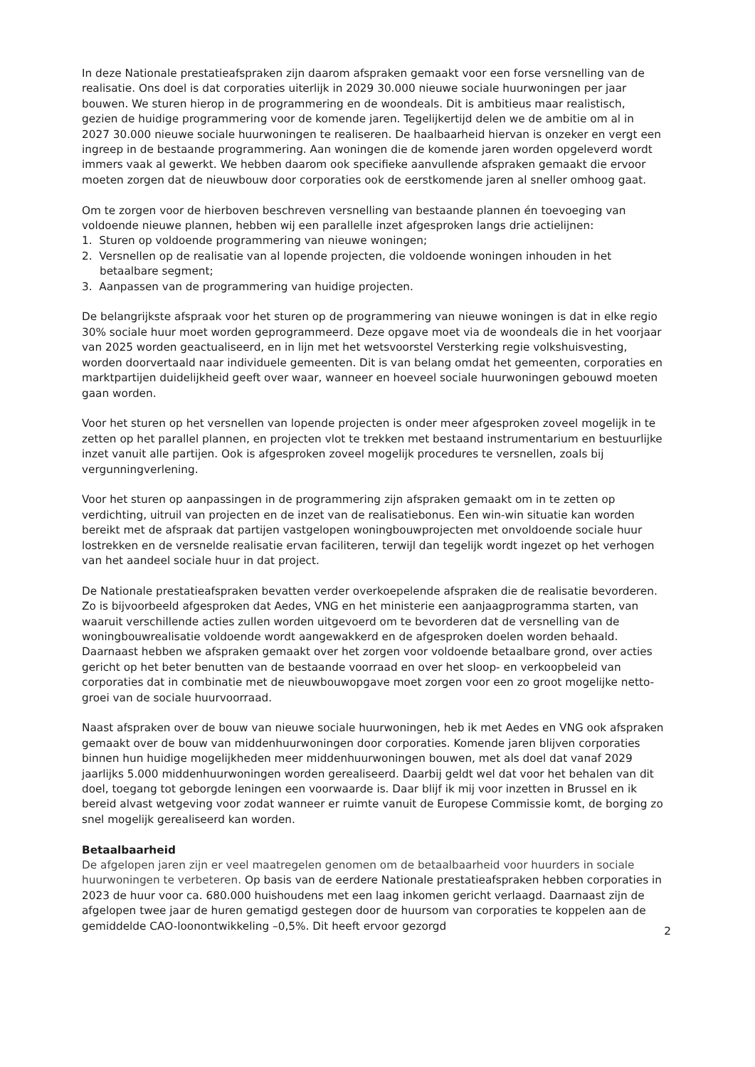In deze Nationale prestatieafspraken zijn daarom afspraken gemaakt voor een forse versnelling van de realisatie. Ons doel is dat corporaties uiterlijk in 2029 30.000 nieuwe sociale huurwoningen per jaar bouwen. We sturen hierop in de programmering en de woondeals. Dit is ambitieus maar realistisch, gezien de huidige programmering voor de komende jaren. Tegelijkertijd delen we de ambitie om al in 2027 30.000 nieuwe sociale huurwoningen te realiseren. De haalbaarheid hiervan is onzeker en vergt een ingreep in de bestaande programmering. Aan woningen die de komende jaren worden opgeleverd wordt immers vaak al gewerkt. We hebben daarom ook specifieke aanvullende afspraken gemaakt die ervoor moeten zorgen dat de nieuwbouw door corporaties ook de eerstkomende jaren al sneller omhoog gaat.
Om te zorgen voor de hierboven beschreven versnelling van bestaande plannen én toevoeging van voldoende nieuwe plannen, hebben wij een parallelle inzet afgesproken langs drie actielijnen:
1. Sturen op voldoende programmering van nieuwe woningen;
2. Versnellen op de realisatie van al lopende projecten, die voldoende woningen inhouden in het betaalbare segment;
3. Aanpassen van de programmering van huidige projecten.
De belangrijkste afspraak voor het sturen op de programmering van nieuwe woningen is dat in elke regio 30% sociale huur moet worden geprogrammeerd. Deze opgave moet via de woondeals die in het voorjaar van 2025 worden geactualiseerd, en in lijn met het wetsvoorstel Versterking regie volkshuisvesting, worden doorvertaald naar individuele gemeenten. Dit is van belang omdat het gemeenten, corporaties en marktpartijen duidelijkheid geeft over waar, wanneer en hoeveel sociale huurwoningen gebouwd moeten gaan worden.
Voor het sturen op het versnellen van lopende projecten is onder meer afgesproken zoveel mogelijk in te zetten op het parallel plannen, en projecten vlot te trekken met bestaand instrumentarium en bestuurlijke inzet vanuit alle partijen. Ook is afgesproken zoveel mogelijk procedures te versnellen, zoals bij vergunningverlening.
Voor het sturen op aanpassingen in de programmering zijn afspraken gemaakt om in te zetten op verdichting, uitruil van projecten en de inzet van de realisatiebonus. Een win-win situatie kan worden bereikt met de afspraak dat partijen vastgelopen woningbouwprojecten met onvoldoende sociale huur lostrekken en de versnelde realisatie ervan faciliteren, terwijl dan tegelijk wordt ingezet op het verhogen van het aandeel sociale huur in dat project.
De Nationale prestatieafspraken bevatten verder overkoepelende afspraken die de realisatie bevorderen. Zo is bijvoorbeeld afgesproken dat Aedes, VNG en het ministerie een aanjaagprogramma starten, van waaruit verschillende acties zullen worden uitgevoerd om te bevorderen dat de versnelling van de woningbouwrealisatie voldoende wordt aangewakkerd en de afgesproken doelen worden behaald. Daarnaast hebben we afspraken gemaakt over het zorgen voor voldoende betaalbare grond, over acties gericht op het beter benutten van de bestaande voorraad en over het sloop- en verkoopbeleid van corporaties dat in combinatie met de nieuwbouwopgave moet zorgen voor een zo groot mogelijke netto-groei van de sociale huurvoorraad.
Naast afspraken over de bouw van nieuwe sociale huurwoningen, heb ik met Aedes en VNG ook afspraken gemaakt over de bouw van middenhuurwoningen door corporaties. Komende jaren blijven corporaties binnen hun huidige mogelijkheden meer middenhuurwoningen bouwen, met als doel dat vanaf 2029 jaarlijks 5.000 middenhuurwoningen worden gerealiseerd. Daarbij geldt wel dat voor het behalen van dit doel, toegang tot geborgde leningen een voorwaarde is. Daar blijf ik mij voor inzetten in Brussel en ik bereid alvast wetgeving voor zodat wanneer er ruimte vanuit de Europese Commissie komt, de borging zo snel mogelijk gerealiseerd kan worden.
Betaalbaarheid
De afgelopen jaren zijn er veel maatregelen genomen om de betaalbaarheid voor huurders in sociale huurwoningen te verbeteren. Op basis van de eerdere Nationale prestatieafspraken hebben corporaties in 2023 de huur voor ca. 680.000 huishoudens met een laag inkomen gericht verlaagd. Daarnaast zijn de afgelopen twee jaar de huren gematigd gestegen door de huursom van corporaties te koppelen aan de gemiddelde CAO-loonontwikkeling –0,5%. Dit heeft ervoor gezorgd
2